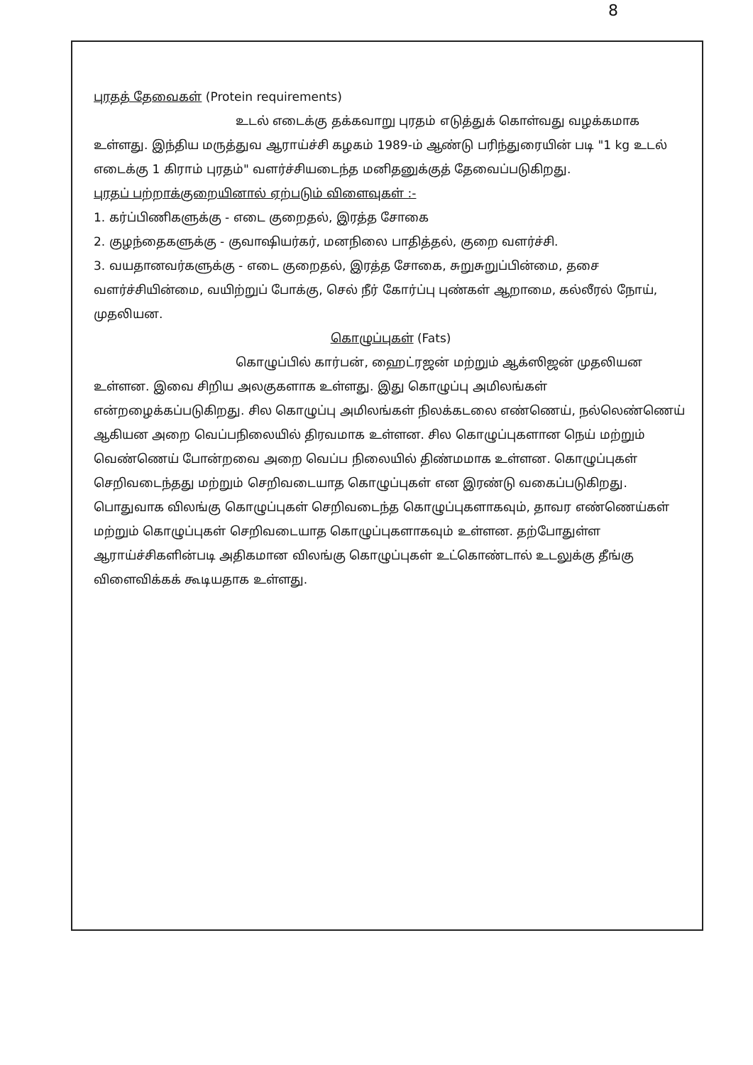8
புரதத் தேவைகள் (Protein requirements)
உடல் எடைக்கு தக்கவாறு புரதம் எடுத்துக் கொள்வது வழக்கமாக உள்ளது. இந்திய மருத்துவ ஆராய்ச்சி கழகம் 1989-ம் ஆண்டு பரிந்துரையின் படி "1 kg உடல் எடைக்கு 1 கிராம் புரதம்" வளர்ச்சியடைந்த மனிதனுக்குத் தேவைப்படுகிறது.
புரதப் பற்றாக்குறையினால் ஏற்படும் விளைவுகள் :-
1. கர்ப்பிணிகளுக்கு - எடை குறைதல், இரத்த சோகை
2. குழந்தைகளுக்கு - குவாஷியர்கர், மனநிலை பாதித்தல், குறை வளர்ச்சி.
3. வயதானவர்களுக்கு - எடை குறைதல், இரத்த சோகை, சுறுசுறுப்பின்மை, தசை வளர்ச்சியின்மை, வயிற்றுப் போக்கு, செல் நீர் கோர்ப்பு புண்கள் ஆறாமை, கல்லீரல் நோய், முதலியன.
கொழுப்புகள் (Fats)
கொழுப்பில் கார்பன், ஹைட்ரஜன் மற்றும் ஆக்ஸிஜன் முதலியன உள்ளன. இவை சிறிய அலகுகளாக உள்ளது. இது கொழுப்பு அமிலங்கள் என்றழைக்கப்படுகிறது. சில கொழுப்பு அமிலங்கள் நிலக்கடலை எண்ணெய், நல்லெண்ணெய் ஆகியன அறை வெப்பநிலையில் திரவமாக உள்ளன. சில கொழுப்புகளான நெய் மற்றும் வெண்ணெய் போன்றவை அறை வெப்ப நிலையில் திண்மமாக உள்ளன. கொழுப்புகள் செறிவடைந்தது மற்றும் செறிவடையாத கொழுப்புகள் என இரண்டு வகைப்படுகிறது. பொதுவாக விலங்கு கொழுப்புகள் செறிவடைந்த கொழுப்புகளாகவும், தாவர எண்ணெய்கள் மற்றும் கொழுப்புகள் செறிவடையாத கொழுப்புகளாகவும் உள்ளன. தற்போதுள்ள ஆராய்ச்சிகளின்படி அதிகமான விலங்கு கொழுப்புகள் உட்கொண்டால் உடலுக்கு தீங்கு விளைவிக்கக் கூடியதாக உள்ளது.